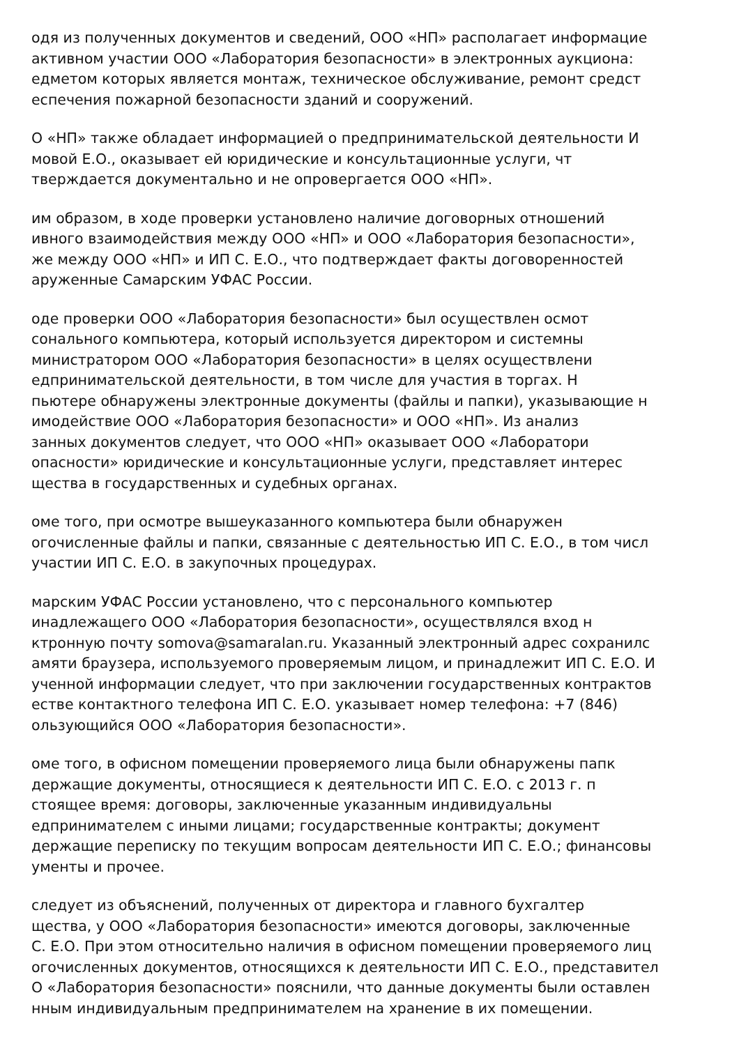одя из полученных документов и сведений, ООО «НП» располагает информацие
активном участии ООО «Лаборатория безопасности» в электронных аукциона:
едметом которых является монтаж, техническое обслуживание, ремонт средст
еспечения пожарной безопасности зданий и сооружений.
О «НП» также обладает информацией о предпринимательской деятельности И
мовой Е.О., оказывает ей юридические и консультационные услуги, чт
тверждается документально и не опровергается ООО «НП».
им образом, в ходе проверки установлено наличие договорных отношений
ивного взаимодействия между ООО «НП» и ООО «Лаборатория безопасности»,
же между ООО «НП» и ИП С. Е.О., что подтверждает факты договоренностей
аруженные Самарским УФАС России.
оде проверки ООО «Лаборатория безопасности» был осуществлен осмот
сонального компьютера, который используется директором и системны
министратором ООО «Лаборатория безопасности» в целях осуществлени
едпринимательской деятельности, в том числе для участия в торгах. Н
пьютере обнаружены электронные документы (файлы и папки), указывающие н
имодействие ООО «Лаборатория безопасности» и ООО «НП». Из анализ
занных документов следует, что ООО «НП» оказывает ООО «Лаборатори
опасности» юридические и консультационные услуги, представляет интерес
щества в государственных и судебных органах.
оме того, при осмотре вышеуказанного компьютера были обнаружен
огочисленные файлы и папки, связанные с деятельностью ИП С. Е.О., в том числ
участии ИП С. Е.О. в закупочных процедурах.
марским УФАС России установлено, что с персонального компьютер
инадлежащего ООО «Лаборатория безопасности», осуществлялся вход н
ктронную почту somova@samaralan.ru. Указанный электронный адрес сохранилс
амяти браузера, используемого проверяемым лицом, и принадлежит ИП С. Е.О. И
ученной информации следует, что при заключении государственных контрактов
естве контактного телефона ИП С. Е.О. указывает номер телефона: +7 (846)
ользующийся ООО «Лаборатория безопасности».
оме того, в офисном помещении проверяемого лица были обнаружены папк
держащие документы, относящиеся к деятельности ИП С. Е.О. с 2013 г. п
стоящее время: договоры, заключенные указанным индивидуальны
едпринимателем с иными лицами; государственные контракты; документ
держащие переписку по текущим вопросам деятельности ИП С. Е.О.; финансовы
ументы и прочее.
следует из объяснений, полученных от директора и главного бухгалтер
щества, у ООО «Лаборатория безопасности» имеются договоры, заключенные
С. Е.О. При этом относительно наличия в офисном помещении проверяемого лиц
огочисленных документов, относящихся к деятельности ИП С. Е.О., представител
О «Лаборатория безопасности» пояснили, что данные документы были оставлен
нным индивидуальным предпринимателем на хранение в их помещении.